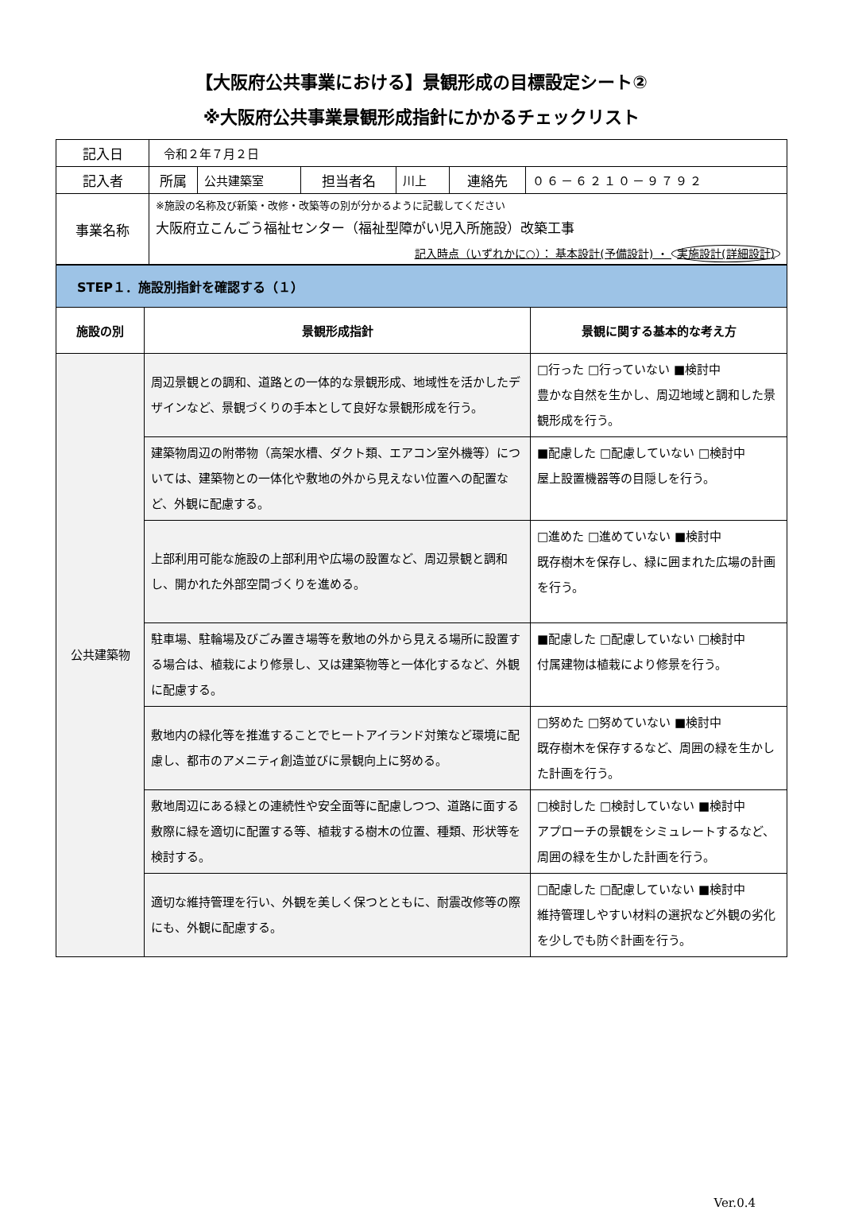【大阪府公共事業における】景観形成の目標設定シート②
※大阪府公共事業景観形成指針にかかるチェックリスト
| 記入日 | 令和２年７月２日 | | | | | |
| 記入者 | 所属 | 公共建築室 | 担当者名 | 川上 | 連絡先 | ０６－６２１０－９７９２ |
| 事業名称 | ※施設の名称及び新築・改修・改築等の別が分かるように記載してください 大阪府立こんごう福祉センター（福祉型障がい児入所施設）改築工事 記入時点（いずれかに○）： 基本設計(予備設計) ・ 実施設計(詳細設計) | | | | | |
| STEP１．施設別指針を確認する（１） | | |
| 施設の別 | 景観形成指針 | 景観に関する基本的な考え方 |
| 公共建築物 | 周辺景観との調和、道路との一体的な景観形成、地域性を活かしたデザインなど、景観づくりの手本として良好な景観形成を行う。 | □行った □行っていない ■検討中 豊かな自然を生かし、周辺地域と調和した景観形成を行う。 |
| | 建築物周辺の附帯物（高架水槽、ダクト類、エアコン室外機等）については、建築物との一体化や敷地の外から見えない位置への配置など、外観に配慮する。 | ■配慮した □配慮していない □検討中 屋上設置機器等の目隠しを行う。 |
| | 上部利用可能な施設の上部利用や広場の設置など、周辺景観と調和し、開かれた外部空間づくりを進める。 | □進めた □進めていない ■検討中 既存樹木を保存し、緑に囲まれた広場の計画を行う。 |
| | 駐車場、駐輪場及びごみ置き場等を敷地の外から見える場所に設置する場合は、植栽により修景し、又は建築物等と一体化するなど、外観に配慮する。 | ■配慮した □配慮していない □検討中 付属建物は植栽により修景を行う。 |
| | 敷地内の緑化等を推進することでヒートアイランド対策など環境に配慮し、都市のアメニティ創造並びに景観向上に努める。 | □努めた □努めていない ■検討中 既存樹木を保存するなど、周囲の緑を生かした計画を行う。 |
| | 敷地周辺にある緑との連続性や安全面等に配慮しつつ、道路に面する敷際に緑を適切に配置する等、植栽する樹木の位置、種類、形状等を検討する。 | □検討した □検討していない ■検討中 アプローチの景観をシミュレートするなど、周囲の緑を生かした計画を行う。 |
| | 適切な維持管理を行い、外観を美しく保つとともに、耐震改修等の際にも、外観に配慮する。 | □配慮した □配慮していない ■検討中 維持管理しやすい材料の選択など外観の劣化を少しでも防ぐ計画を行う。 |
Ver.0.4